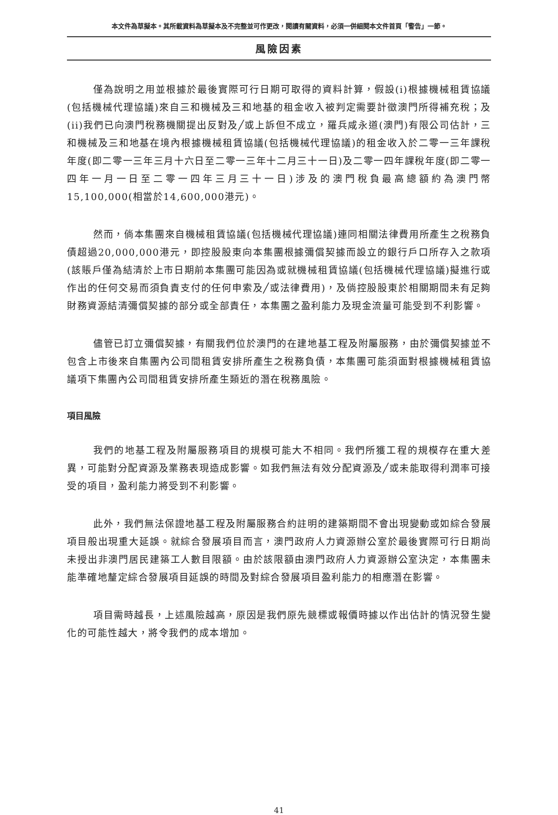本文件為草擬本。其所載資料為草擬本及不完整並可作更改，閱讀有關資料，必須一併細閱本文件首頁「警告」一節。
風險因素
僅為說明之用並根據於最後實際可行日期可取得的資料計算，假設(i)根據機械租賃協議(包括機械代理協議)來自三和機械及三和地基的租金收入被判定需要計徵澳門所得補充稅；及(ii)我們已向澳門稅務機關提出反對及╱或上訴但不成立，羅兵咸永道(澳門)有限公司估計，三和機械及三和地基在境內根據機械租賃協議(包括機械代理協議)的租金收入於二零一三年課稅年度(即二零一三年三月十六日至二零一三年十二月三十一日)及二零一四年課稅年度(即二零一四年一月一日至二零一四年三月三十一日)涉及的澳門稅負最高總額約為澳門幣15,100,000(相當於14,600,000港元)。
然而，倘本集團來自機械租賃協議(包括機械代理協議)連同相關法律費用所產生之稅務負債超過20,000,000港元，即控股股東向本集團根據彌償契據而設立的銀行戶口所存入之款項(該賬戶僅為結清於上市日期前本集團可能因為或就機械租賃協議(包括機械代理協議)擬進行或作出的任何交易而須負責支付的任何申索及╱或法律費用)，及倘控股股東於相關期間未有足夠財務資源結清彌償契據的部分或全部責任，本集團之盈利能力及現金流量可能受到不利影響。
儘管已訂立彌償契據，有關我們位於澳門的在建地基工程及附屬服務，由於彌償契據並不包含上市後來自集團內公司間租賃安排所產生之稅務負債，本集團可能須面對根據機械租賃協議項下集團內公司間租賃安排所產生類近的潛在稅務風險。
項目風險
我們的地基工程及附屬服務項目的規模可能大不相同。我們所獲工程的規模存在重大差異，可能對分配資源及業務表現造成影響。如我們無法有效分配資源及╱或未能取得利潤率可接受的項目，盈利能力將受到不利影響。
此外，我們無法保證地基工程及附屬服務合約註明的建築期間不會出現變動或如綜合發展項目般出現重大延誤。就綜合發展項目而言，澳門政府人力資源辦公室於最後實際可行日期尚未授出非澳門居民建築工人數目限額。由於該限額由澳門政府人力資源辦公室決定，本集團未能準確地釐定綜合發展項目延誤的時間及對綜合發展項目盈利能力的相應潛在影響。
項目需時越長，上述風險越高，原因是我們原先競標或報價時據以作出估計的情況發生變化的可能性越大，將令我們的成本增加。
41